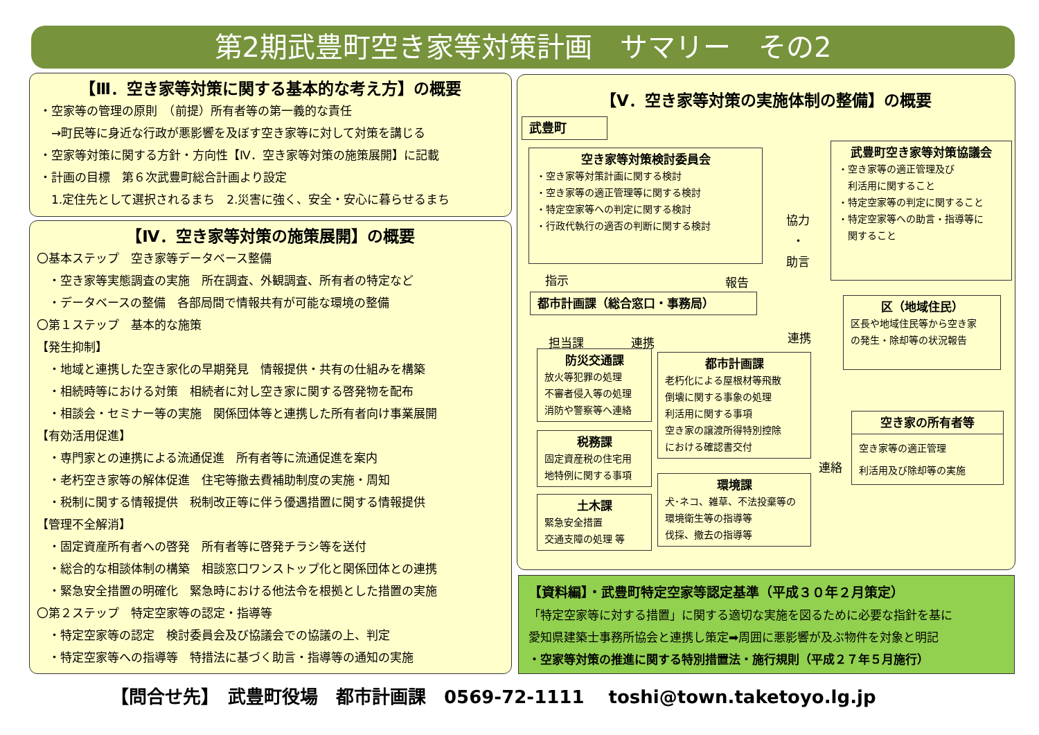第2期武豊町空き家等対策計画　サマリー　その2
【Ⅲ．空き家等対策に関する基本的な考え方】の概要
・空家等の管理の原則　（前提）所有者等の第一義的な責任
　→町民等に身近な行政が悪影響を及ぼす空き家等に対して対策を講じる
・空家等対策に関する方針・方向性【Ⅳ．空き家等対策の施策展開】に記載
・計画の目標　第６次武豊町総合計画より設定
　1.定住先として選択されるまち　2.災害に強く、安全・安心に暮らせるまち
【Ⅳ．空き家等対策の施策展開】の概要
〇基本ステップ　空き家等データベース整備
　・空き家等実態調査の実施　所在調査、外観調査、所有者の特定など
　・データベースの整備　各部局間で情報共有が可能な環境の整備
〇第１ステップ　基本的な施策
【発生抑制】
　・地域と連携した空き家化の早期発見　情報提供・共有の仕組みを構築
　・相続時等における対策　相続者に対し空き家に関する啓発物を配布
　・相談会・セミナー等の実施　関係団体等と連携した所有者向け事業展開
【有効活用促進】
　・専門家との連携による流通促進　所有者等に流通促進を案内
　・老朽空き家等の解体促進　住宅等撤去費補助制度の実施・周知
　・税制に関する情報提供　税制改正等に伴う優遇措置に関する情報提供
【管理不全解消】
　・固定資産所有者への啓発　所有者等に啓発チラシ等を送付
　・総合的な相談体制の構築　相談窓口ワンストップ化と関係団体との連携
　・緊急安全措置の明確化　緊急時における他法令を根拠とした措置の実施
〇第２ステップ　特定空家等の認定・指導等
　・特定空家等の認定　検討委員会及び協議会での協議の上、判定
　・特定空家等への指導等　特措法に基づく助言・指導等の通知の実施
【Ⅴ．空き家等対策の実施体制の整備】の概要
武豊町
空き家等対策検討委員会
・空き家等対策計画に関する検討
・空き家等の適正管理等に関する検討
・特定空家等への判定に関する検討
・行政代執行の適否の判断に関する検討
武豊町空き家等対策協議会
・空き家等の適正管理及び
　利活用に関すること
・特定空家等の判定に関すること
・特定空家等への助言・指導等に
　関すること
協力
・
助言
指示 報告
都市計画課（総合窓口・事務局）
区（地域住民）
区長や地域住民等から空き家
の発生・除却等の状況報告
連携
担当課　　　　連携
防災交通課
放火等犯罪の処理
不審者侵入等の処理
消防や警察等へ連絡
都市計画課
老朽化による屋根材等飛散
倒壊に関する事象の処理
利活用に関する事項
空き家の譲渡所得特別控除
における確認書交付
税務課
固定資産税の住宅用
地特例に関する事項
土木課
緊急安全措置
交通支障の処理 等
環境課
犬･ネコ、雑草、不法投棄等の
環境衛生等の指導等
伐採、撤去の指導等
空き家の所有者等
空き家等の適正管理
利活用及び除却等の実施
連絡
【資料編】・武豊町特定空家等認定基準（平成３０年２月策定）
「特定空家等に対する措置」に関する適切な実施を図るために必要な指針を基に
愛知県建築士事務所協会と連携し策定➡周囲に悪影響が及ぶ物件を対象と明記
・空家等対策の推進に関する特別措置法・施行規則（平成２７年５月施行）
【問合せ先】　武豊町役場　都市計画課　0569-72-1111　 toshi@town.taketoyo.lg.jp